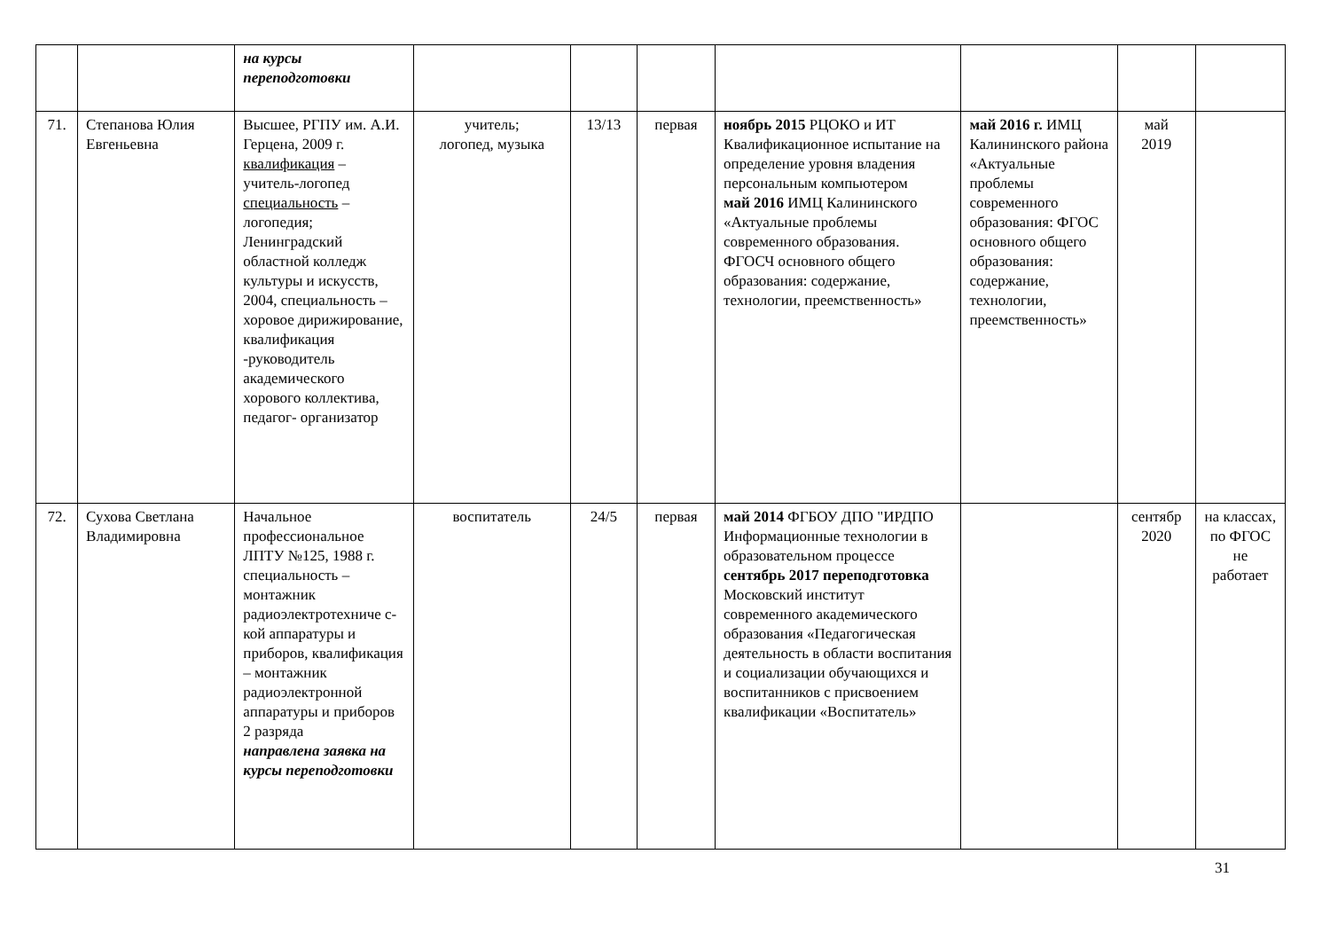| | | на курсы переподготовки | | | | | | | |
| 71. | Степанова Юлия Евгеньевна | Высшее, РГПУ им. А.И. Герцена, 2009 г. квалификация – учитель-логопед специальность – логопедия; Ленинградский областной колледж культуры и искусств, 2004, специальность – хоровое дирижирование, квалификация -руководитель академического хорового коллектива, педагог- организатор | учитель; логопед, музыка | 13/13 | первая | ноябрь 2015 РЦОКО и ИТ Квалификационное испытание на определение уровня владения персональным компьютером май 2016 ИМЦ Калининского «Актуальные проблемы современного образования. ФГОСЧ основного общего образования: содержание, технологии, преемственность» | май 2016 г. ИМЦ Калининского района «Актуальные проблемы современного образования: ФГОС основного общего образования: содержание, технологии, преемственность» | май 2019 | |
| 72. | Сухова Светлана Владимировна | Начальное профессиональное ЛПТУ №125, 1988 г. специальность – монтажник радиоэлектротехниче с-кой аппаратуры и приборов, квалификация – монтажник радиоэлектронной аппаратуры и приборов 2 разряда направлена заявка на курсы переподготовки | воспитатель | 24/5 | первая | май 2014 ФГБОУ ДПО "ИРДПО Информационные технологии в образовательном процессе сентябрь 2017 переподготовка Московский институт современного академического образования «Педагогическая деятельность в области воспитания и социализации обучающихся и воспитанников с присвоением квалификации «Воспитатель» | | сентябр 2020 | на классах, по ФГОС не работает |
31